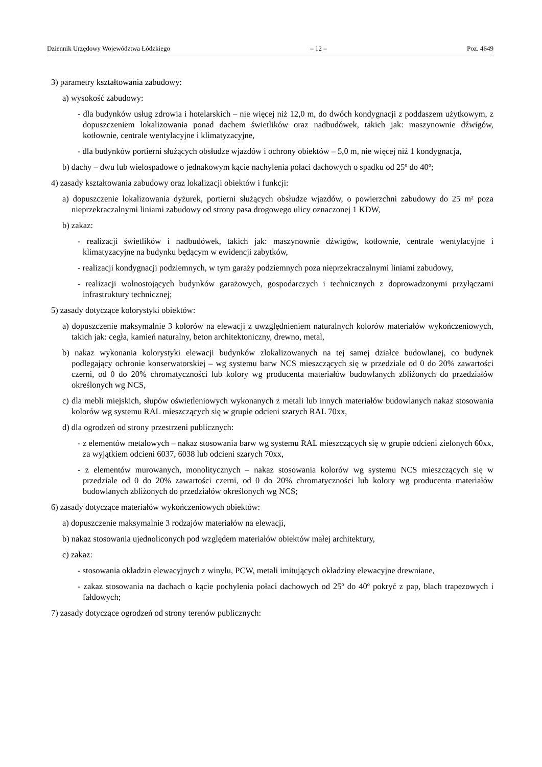Dziennik Urzędowy Województwa Łódzkiego – 12 – Poz. 4649
3) parametry kształtowania zabudowy:
a) wysokość zabudowy:
- dla budynków usług zdrowia i hotelarskich – nie więcej niż 12,0 m, do dwóch kondygnacji z poddaszem użytkowym, z dopuszczeniem lokalizowania ponad dachem świetlików oraz nadbudówek, takich jak: maszynownie dźwigów, kotłownie, centrale wentylacyjne i klimatyzacyjne,
- dla budynków portierni służących obsłudze wjazdów i ochrony obiektów – 5,0 m, nie więcej niż 1 kondygnacja,
b) dachy – dwu lub wielospadowe o jednakowym kącie nachylenia połaci dachowych o spadku od 25º do 40º;
4) zasady kształtowania zabudowy oraz lokalizacji obiektów i funkcji:
a) dopuszczenie lokalizowania dyżurek, portierni służących obsłudze wjazdów, o powierzchni zabudowy do 25 m² poza nieprzekraczalnymi liniami zabudowy od strony pasa drogowego ulicy oznaczonej 1 KDW,
b) zakaz:
- realizacji świetlików i nadbudówek, takich jak: maszynownie dźwigów, kotłownie, centrale wentylacyjne i klimatyzacyjne na budynku będącym w ewidencji zabytków,
- realizacji kondygnacji podziemnych, w tym garaży podziemnych poza nieprzekraczalnymi liniami zabudowy,
- realizacji wolnostojących budynków garażowych, gospodarczych i technicznych z doprowadzonymi przyłączami infrastruktury technicznej;
5) zasady dotyczące kolorystyki obiektów:
a) dopuszczenie maksymalnie 3 kolorów na elewacji z uwzględnieniem naturalnych kolorów materiałów wykończeniowych, takich jak: cegła, kamień naturalny, beton architektoniczny, drewno, metal,
b) nakaz wykonania kolorystyki elewacji budynków zlokalizowanych na tej samej działce budowlanej, co budynek podlegający ochronie konserwatorskiej – wg systemu barw NCS mieszczących się w przedziale od 0 do 20% zawartości czerni, od 0 do 20% chromatyczności lub kolory wg producenta materiałów budowlanych zbliżonych do przedziałów określonych wg NCS,
c) dla mebli miejskich, słupów oświetleniowych wykonanych z metali lub innych materiałów budowlanych nakaz stosowania kolorów wg systemu RAL mieszczących się w grupie odcieni szarych RAL 70xx,
d) dla ogrodzeń od strony przestrzeni publicznych:
- z elementów metalowych – nakaz stosowania barw wg systemu RAL mieszczących się w grupie odcieni zielonych 60xx, za wyjątkiem odcieni 6037, 6038 lub odcieni szarych 70xx,
- z elementów murowanych, monolitycznych – nakaz stosowania kolorów wg systemu NCS mieszczących się w przedziale od 0 do 20% zawartości czerni, od 0 do 20% chromatyczności lub kolory wg producenta materiałów budowlanych zbliżonych do przedziałów określonych wg NCS;
6) zasady dotyczące materiałów wykończeniowych obiektów:
a) dopuszczenie maksymalnie 3 rodzajów materiałów na elewacji,
b) nakaz stosowania ujednoliconych pod względem materiałów obiektów małej architektury,
c) zakaz:
- stosowania okładzin elewacyjnych z winylu, PCW, metali imitujących okładziny elewacyjne drewniane,
- zakaz stosowania na dachach o kącie pochylenia połaci dachowych od 25º do 40º pokryć z pap, blach trapezowych i fałdowych;
7) zasady dotyczące ogrodzeń od strony terenów publicznych: